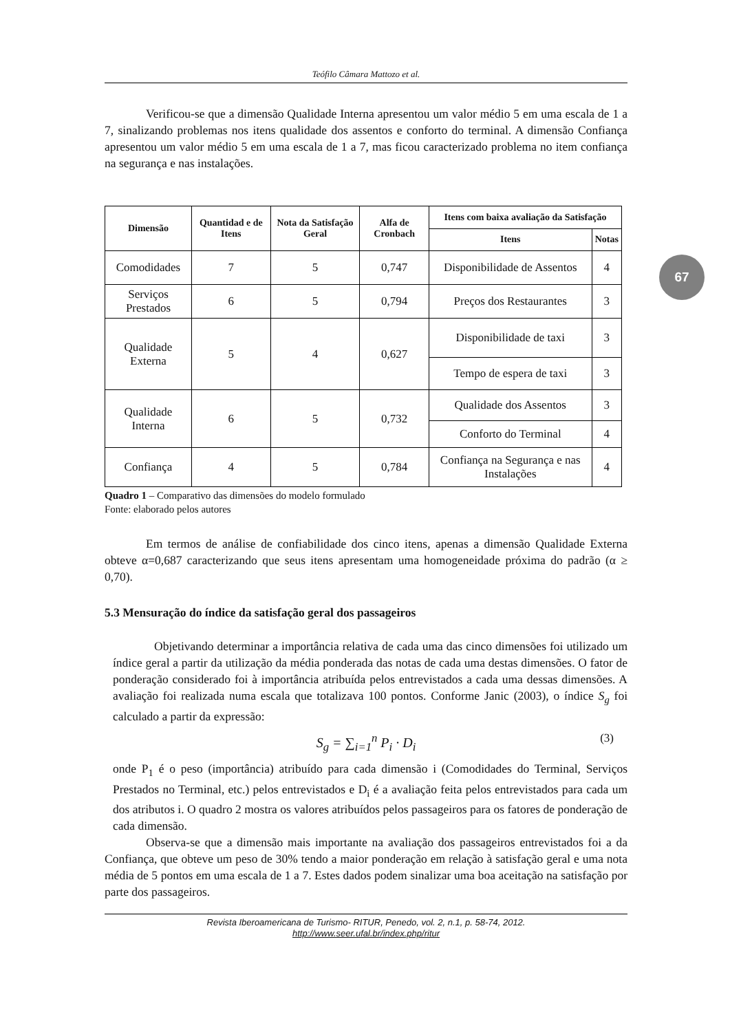67
Teófilo Câmara Mattozo et al.
Verificou-se que a dimensão Qualidade Interna apresentou um valor médio 5 em uma escala de 1 a 7, sinalizando problemas nos itens qualidade dos assentos e conforto do terminal. A dimensão Confiança apresentou um valor médio 5 em uma escala de 1 a 7, mas ficou caracterizado problema no item confiança na segurança e nas instalações.
| Dimensão | Quantidad e de Itens | Nota da Satisfação Geral | Alfa de Cronbach | Itens com baixa avaliação da Satisfação | |
| --- | --- | --- | --- | --- | --- |
| | | | | Itens | Notas |
| Comodidades | 7 | 5 | 0,747 | Disponibilidade de Assentos | 4 |
| Serviços Prestados | 6 | 5 | 0,794 | Preços dos Restaurantes | 3 |
| Qualidade Externa | 5 | 4 | 0,627 | Disponibilidade de taxi | 3 |
| | | | | Tempo de espera de taxi | 3 |
| Qualidade Interna | 6 | 5 | 0,732 | Qualidade dos Assentos | 3 |
| | | | | Conforto do Terminal | 4 |
| Confiança | 4 | 5 | 0,784 | Confiança na Segurança e nas Instalações | 4 |
Quadro 1 – Comparativo das dimensões do modelo formulado
Fonte: elaborado pelos autores
Em termos de análise de confiabilidade dos cinco itens, apenas a dimensão Qualidade Externa obteve α=0,687 caracterizando que seus itens apresentam uma homogeneidade próxima do padrão (α ≥ 0,70).
5.3 Mensuração do índice da satisfação geral dos passageiros
Objetivando determinar a importância relativa de cada uma das cinco dimensões foi utilizado um índice geral a partir da utilização da média ponderada das notas de cada uma destas dimensões. O fator de ponderação considerado foi à importância atribuída pelos entrevistados a cada uma dessas dimensões. A avaliação foi realizada numa escala que totalizava 100 pontos. Conforme Janic (2003), o índice S<sub>g</sub> foi calculado a partir da expressão:
S<sub>g</sub> = ∑<sub>i=1</sub><sup>n</sup> P<sub>i</sub> · D<sub>i</sub> (3)
onde P<sub>1</sub> é o peso (importância) atribuído para cada dimensão i (Comodidades do Terminal, Serviços Prestados no Terminal, etc.) pelos entrevistados e D<sub>i</sub> é a avaliação feita pelos entrevistados para cada um dos atributos i. O quadro 2 mostra os valores atribuídos pelos passageiros para os fatores de ponderação de cada dimensão.
Observa-se que a dimensão mais importante na avaliação dos passageiros entrevistados foi a da Confiança, que obteve um peso de 30% tendo a maior ponderação em relação à satisfação geral e uma nota média de 5 pontos em uma escala de 1 a 7. Estes dados podem sinalizar uma boa aceitação na satisfação por parte dos passageiros.
Revista Iberoamericana de Turismo- RITUR, Penedo, vol. 2, n.1, p. 58-74, 2012.
http://www.seer.ufal.br/index.php/ritur